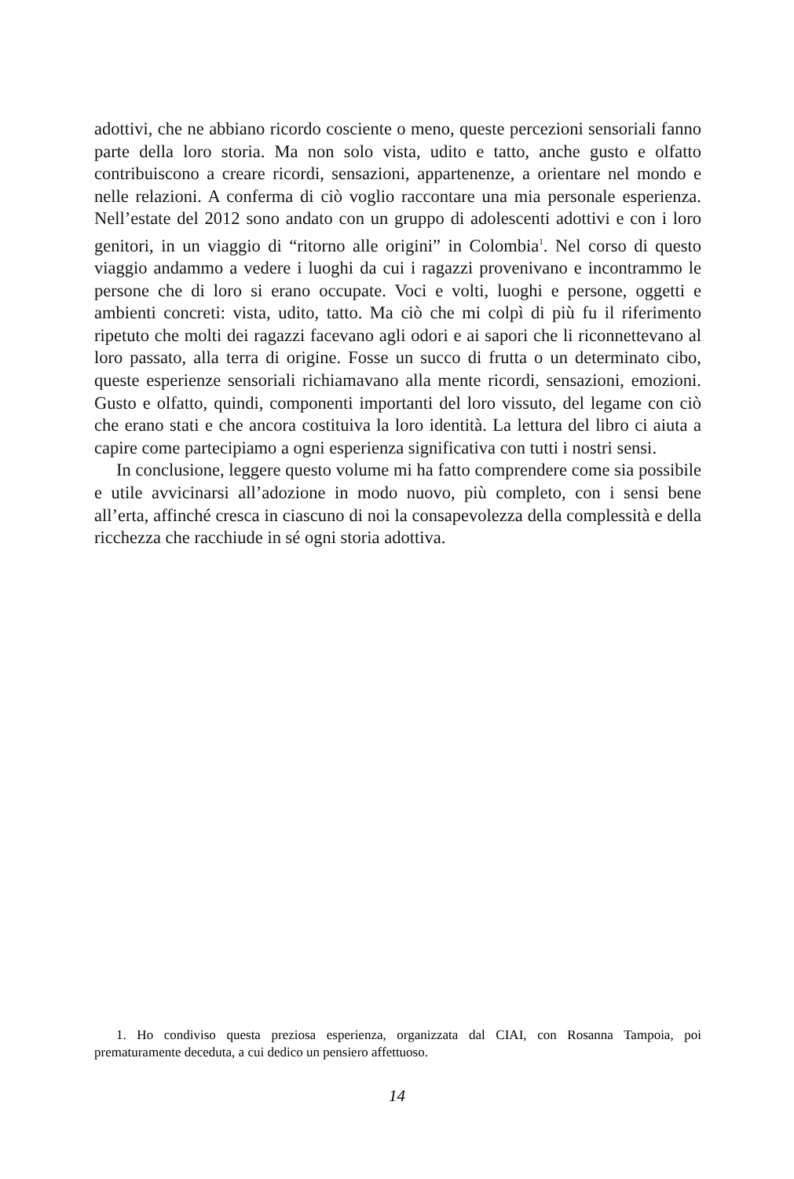adottivi, che ne abbiano ricordo cosciente o meno, queste percezioni sensoriali fanno parte della loro storia. Ma non solo vista, udito e tatto, anche gusto e olfatto contribuiscono a creare ricordi, sensazioni, appartenenze, a orientare nel mondo e nelle relazioni. A conferma di ciò voglio raccontare una mia personale esperienza. Nell’estate del 2012 sono andato con un gruppo di adolescenti adottivi e con i loro genitori, in un viaggio di “ritorno alle origini” in Colombia<sup>1</sup>. Nel corso di questo viaggio andammo a vedere i luoghi da cui i ragazzi provenivano e incontrammo le persone che di loro si erano occupate. Voci e volti, luoghi e persone, oggetti e ambienti concreti: vista, udito, tatto. Ma ciò che mi colpì di più fu il riferimento ripetuto che molti dei ragazzi facevano agli odori e ai sapori che li riconnettevano al loro passato, alla terra di origine. Fosse un succo di frutta o un determinato cibo, queste esperienze sensoriali richiamavano alla mente ricordi, sensazioni, emozioni. Gusto e olfatto, quindi, componenti importanti del loro vissuto, del legame con ciò che erano stati e che ancora costituiva la loro identità. La lettura del libro ci aiuta a capire come partecipiamo a ogni esperienza significativa con tutti i nostri sensi.
In conclusione, leggere questo volume mi ha fatto comprendere come sia possibile e utile avvicinarsi all’adozione in modo nuovo, più completo, con i sensi bene all’erta, affinché cresca in ciascuno di noi la consapevolezza della complessità e della ricchezza che racchiude in sé ogni storia adottiva.
1. Ho condiviso questa preziosa esperienza, organizzata dal CIAI, con Rosanna Tampoia, poi prematuramente deceduta, a cui dedico un pensiero affettuoso.
14